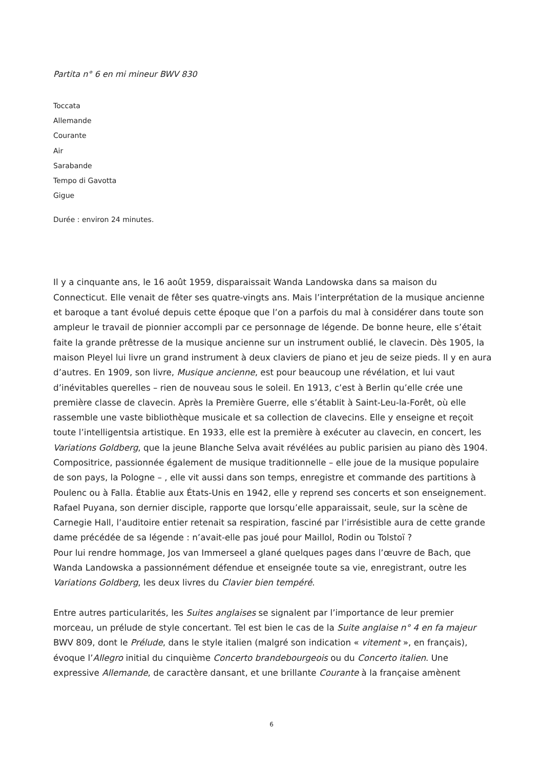Partita n° 6 en mi mineur BWV 830
Toccata
Allemande
Courante
Air
Sarabande
Tempo di Gavotta
Gigue
Durée : environ 24 minutes.
Il y a cinquante ans, le 16 août 1959, disparaissait Wanda Landowska dans sa maison du Connecticut. Elle venait de fêter ses quatre-vingts ans. Mais l’interprétation de la musique ancienne et baroque a tant évolué depuis cette époque que l’on a parfois du mal à considérer dans toute son ampleur le travail de pionnier accompli par ce personnage de légende. De bonne heure, elle s’était faite la grande prêtresse de la musique ancienne sur un instrument oublié, le clavecin. Dès 1905, la maison Pleyel lui livre un grand instrument à deux claviers de piano et jeu de seize pieds. Il y en aura d’autres. En 1909, son livre, Musique ancienne, est pour beaucoup une révélation, et lui vaut d’inévitables querelles – rien de nouveau sous le soleil. En 1913, c’est à Berlin qu’elle crée une première classe de clavecin. Après la Première Guerre, elle s’établit à Saint-Leu-la-Forêt, où elle rassemble une vaste bibliothèque musicale et sa collection de clavecins. Elle y enseigne et reçoit toute l’intelligentsia artistique. En 1933, elle est la première à exécuter au clavecin, en concert, les Variations Goldberg, que la jeune Blanche Selva avait révélées au public parisien au piano dès 1904. Compositrice, passionnée également de musique traditionnelle – elle joue de la musique populaire de son pays, la Pologne – , elle vit aussi dans son temps, enregistre et commande des partitions à Poulenc ou à Falla. Établie aux États-Unis en 1942, elle y reprend ses concerts et son enseignement. Rafael Puyana, son dernier disciple, rapporte que lorsqu’elle apparaissait, seule, sur la scène de Carnegie Hall, l’auditoire entier retenait sa respiration, fasciné par l’irrésistible aura de cette grande dame précédée de sa légende : n’avait-elle pas joué pour Maillol, Rodin ou Tolstoï ?
Pour lui rendre hommage, Jos van Immerseel a glané quelques pages dans l’œuvre de Bach, que Wanda Landowska a passionnément défendue et enseignée toute sa vie, enregistrant, outre les Variations Goldberg, les deux livres du Clavier bien tempéré.
Entre autres particularités, les Suites anglaises se signalent par l’importance de leur premier morceau, un prélude de style concertant. Tel est bien le cas de la Suite anglaise n° 4 en fa majeur BWV 809, dont le Prélude, dans le style italien (malgré son indication « vitement », en français), évoque l’Allegro initial du cinquième Concerto brandebourgeois ou du Concerto italien. Une expressive Allemande, de caractère dansant, et une brillante Courante à la française amènent
6